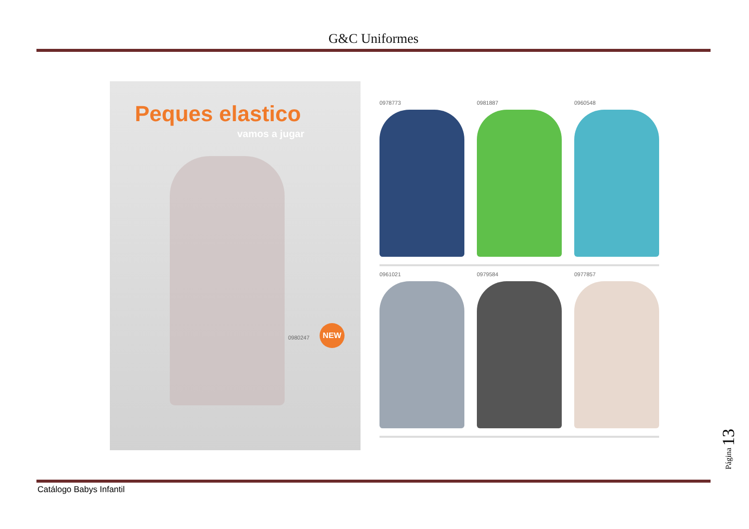G&C Uniformes
Peques elastico
vamos a jugar
0980247
NEW
0978773 0981887 0960548
0961021 0979584 0977857
Catálogo Babys Infantil
Página 13